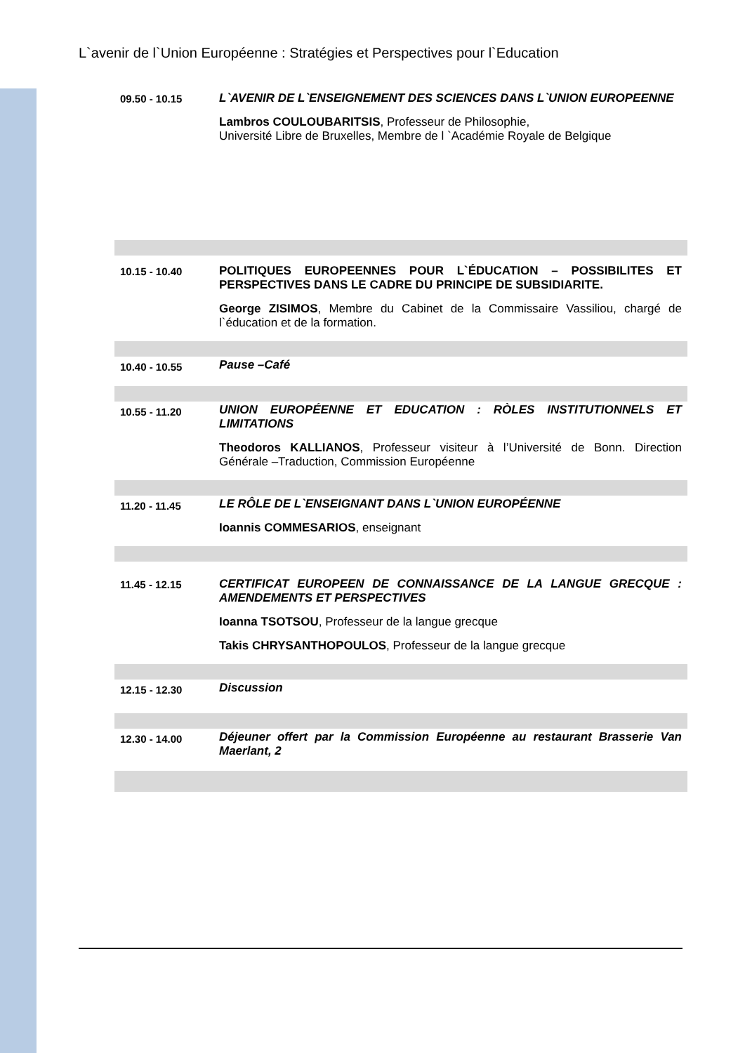L`avenir de l`Union Européenne : Stratégies et Perspectives pour l`Education
| 09.50 - 10.15 | L`AVENIR DE L`ENSEIGNEMENT DES SCIENCES DANS L`UNION EUROPEENNE Lambros COULOUBARITSIS , Professeur de Philosophie, Université Libre de Bruxelles, Membre de l `Académie Royale de Belgique |
| 10.15 - 10.40 | POLITIQUES EUROPEENNES POUR L`ÉDUCATION – POSSIBILITES ET PERSPECTIVES DANS LE CADRE DU PRINCIPE DE SUBSIDIARITE. George ZISIMOS , Membre du Cabinet de la Commissaire Vassiliou, chargé de l`éducation et de la formation. |
| 10.40 - 10.55 | Pause –Café |
| 10.55 - 11.20 | UNION EUROPÉENNE ET EDUCATION : RÒLES INSTITUTIONNELS ET LIMITATIONS Theodoros KALLIANOS , Professeur visiteur à l’Université de Bonn. Direction Générale –Traduction, Commission Européenne |
| 11.20 - 11.45 | LE RÔLE DE L`ENSEIGNANT DANS L`UNION EUROPÉENNE Ioannis COMMESARIOS , enseignant |
| 11.45 - 12.15 | CERTIFICAT EUROPEEN DE CONNAISSANCE DE LA LANGUE GRECQUE : AMENDEMENTS ET PERSPECTIVES Ioanna TSOTSOU , Professeur de la langue grecque Takis CHRYSANTHOPOULOS , Professeur de la langue grecque |
| 12.15 - 12.30 | Discussion |
| 12.30 - 14.00 | Déjeuner offert par la Commission Européenne au restaurant Brasserie Van Maerlant, 2 |